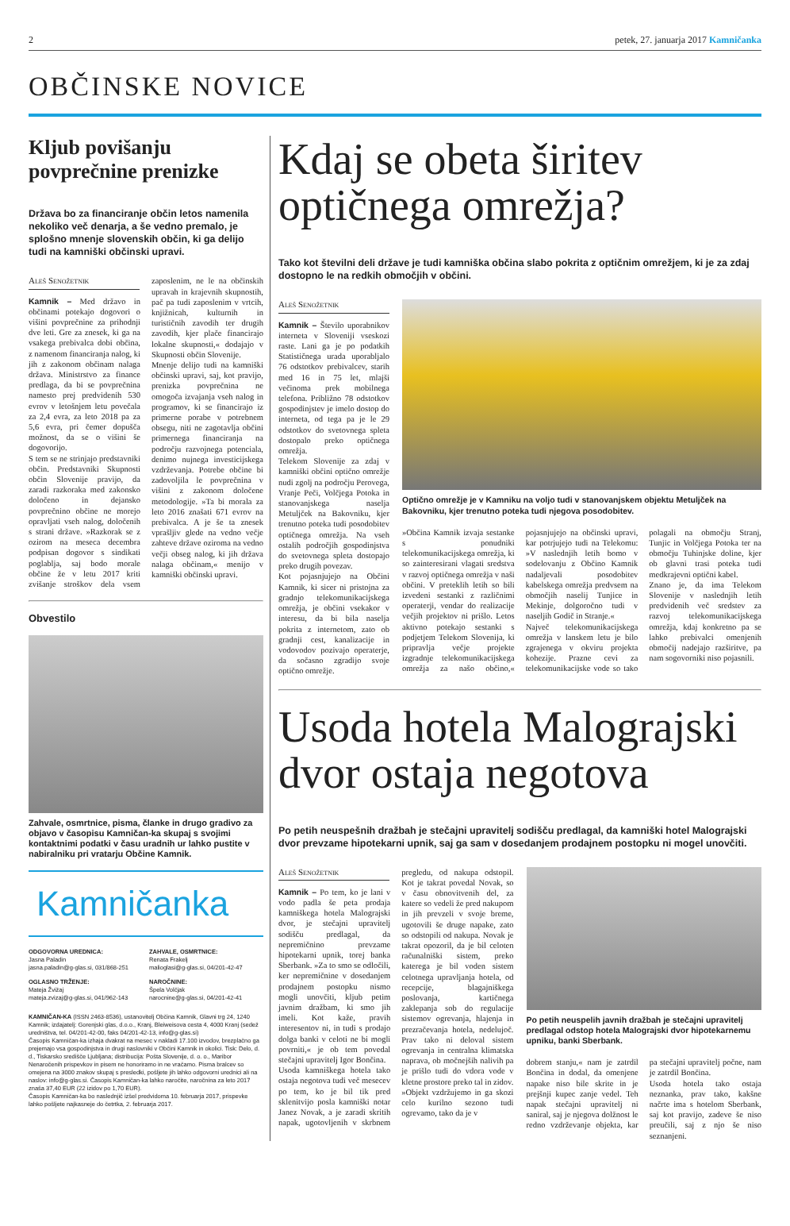2 petek, 27. januarja 2017 Kamničanka
OBČINSKE NOVICE
Kljub povišanju povprečnine prenizke
Država bo za financiranje občin letos namenila nekoliko več denarja, a še vedno premalo, je splošno mnenje slovenskih občin, ki ga delijo tudi na kamniški občinski upravi.
Aleš Senožetnik
Kamnik – Med državo in občinami potekajo dogovori o višini povprečnine za prihodnji dve leti. Gre za znesek, ki ga na vsakega prebivalca dobi občina, z namenom financiranja nalog, ki jih z zakonom občinam nalaga država. Ministrstvo za finance predlaga, da bi se povprečnina namesto prej predvidenih 530 evrov v letošnjem letu povečala za 2,4 evra, za leto 2018 pa za 5,6 evra, pri čemer dopušča možnost, da se o višini še dogovorijo.
S tem se ne strinjajo predstavniki občin. Predstavniki Skupnosti občin Slovenije pravijo, da zaradi razkoraka med zakonsko določeno in dejansko povprečnino občine ne morejo opravljati vseh nalog, določenih s strani države. »Razkorak se z ozirom na meseca decembra podpisan dogovor s sindikati poglablja, saj bodo morale občine že v letu 2017 kriti zvišanje stroškov dela vsem zaposlenim, ne le na občinskih upravah in krajevnih skupnostih, pač pa tudi zaposlenim v vrtcih, knjižnicah, kulturnih in turističnih zavodih ter drugih zavodih, kjer plače financirajo lokalne skupnosti,« dodajajo v Skupnosti občin Slovenije.
Mnenje delijo tudi na kamniški občinski upravi, saj, kot pravijo, prenizka povprečnina ne omogoča izvajanja vseh nalog in programov, ki se financirajo iz primerne porabe v potrebnem obsegu, niti ne zagotavlja občini primernega financiranja na področju razvojnega potenciala, denimo nujnega investicijskega vzdrževanja. Potrebe občine bi zadovoljila le povprečnina v višini z zakonom določene metodologije. »Ta bi morala za leto 2016 znašati 671 evrov na prebivalca. A je še ta znesek vprašljiv glede na vedno večje zahteve države oziroma na vedno večji obseg nalog, ki jih država nalaga občinam,« menijo v kamniški občinski upravi.
Obvestilo
Zahvale, osmrtnice, pisma, članke in drugo gradivo za objavo v časopisu Kamničan-ka skupaj s svojimi kontaktnimi podatki v času uradnih ur lahko pustite v nabiralniku pri vratarju Občine Kamnik.
Kamničanka
ODGOVORNA UREDNICA:
Jasna Paladin
jasna.paladin@g-glas.si, 031/868-251
ZAHVALE, OSMRTNICE:
Renata Frakelj
malioglasi@g-glas.si, 04/201-42-47
OGLASNO TRŽENJE:
Mateja Žvižaj
mateja.zvizaj@g-glas.si, 041/962-143
NAROČNINE:
Špela Volčjak
narocnine@g-glas.si, 04/201-42-41
KAMNIČAN-KA (ISSN 2463-8536), ustanovitelj Občina Kamnik, Glavni trg 24, 1240 Kamnik; izdajatelj: Gorenjski glas, d.o.o., Kranj, Bleiweisova cesta 4, 4000 Kranj (sedež uredništva, tel. 04/201-42-00, faks 04/201-42-13, info@g-glas.si)
Časopis Kamničan-ka izhaja dvakrat na mesec v nakladi 17.100 izvodov, brezplačno ga prejemajo vsa gospodinjstva in drugi naslovniki v Občini Kamnik in okolici. Tisk: Delo, d. d., Tiskarsko središče Ljubljana; distribucija: Pošta Slovenije, d. o. o., Maribor
Nenaročenih prispevkov in pisem ne honoriramo in ne vračamo. Pisma bralcev so omejena na 3000 znakov skupaj s presledki, pošljete jih lahko odgovorni urednici ali na naslov: info@g-glas.si. Časopis Kamničan-ka lahko naročite, naročnina za leto 2017 znaša 37,40 EUR (22 izidov po 1,70 EUR).
Časopis Kamničan-ka bo naslednjič izšel predvidoma 10. februarja 2017, prispevke lahko pošljete najkasneje do četrtka, 2. februarja 2017.
Kdaj se obeta širitev optičnega omrežja?
Tako kot številni deli države je tudi kamniška občina slabo pokrita z optičnim omrežjem, ki je za zdaj dostopno le na redkih območjih v občini.
Aleš Senožetnik
Kamnik – Število uporabnikov interneta v Sloveniji vseskozi raste. Lani ga je po podatkih Statističnega urada uporabljalo 76 odstotkov prebivalcev, starih med 16 in 75 let, mlajši večinoma prek mobilnega telefona. Približno 78 odstotkov gospodinjstev je imelo dostop do interneta, od tega pa je le 29 odstotkov do svetovnega spleta dostopalo preko optičnega omrežja.
Telekom Slovenije za zdaj v kamniški občini optično omrežje nudi zgolj na področju Perovega, Vranje Peči, Volčjega Potoka in stanovanjskega naselja Metuljček na Bakovniku, kjer trenutno poteka tudi posodobitev optičnega omrežja. Na vseh ostalih področjih gospodinjstva do svetovnega spleta dostopajo preko drugih povezav.
Kot pojasnjujejo na Občini Kamnik, ki sicer ni pristojna za gradnjo telekomunikacijskega omrežja, je občini vsekakor v interesu, da bi bila naselja pokrita z internetom, zato ob gradnji cest, kanalizacije in vodovodov pozivajo operaterje, da sočasno zgradijo svoje optično omrežje.
Optično omrežje je v Kamniku na voljo tudi v stanovanjskem objektu Metuljček na Bakovniku, kjer trenutno poteka tudi njegova posodobitev.
»Občina Kamnik izvaja sestanke s ponudniki telekomunikacijskega omrežja, ki so zainteresirani vlagati sredstva v razvoj optičnega omrežja v naši občini. V preteklih letih so bili izvedeni sestanki z različnimi operaterji, vendar do realizacije večjih projektov ni prišlo. Letos aktivno potekajo sestanki s podjetjem Telekom Slovenija, ki pripravlja večje projekte izgradnje telekomunikacijskega omrežja za našo občino,« pojasnjujejo na občinski upravi, kar potrjujejo tudi na Telekomu: »V naslednjih letih bomo v sodelovanju z Občino Kamnik nadaljevali posodobitev kabelskega omrežja predvsem na območjih naselij Tunjice in Mekinje, dolgoročno tudi v naseljih Godič in Stranje.«
Največ telekomunikacijskega omrežja v lanskem letu je bilo zgrajenega v okviru projekta kohezije. Prazne cevi za telekomunikacijske vode so tako polagali na območju Stranj, Tunjic in Volčjega Potoka ter na območju Tuhinjske doline, kjer ob glavni trasi poteka tudi medkrajevni optični kabel.
Znano je, da ima Telekom Slovenije v naslednjih letih predvidenih več sredstev za razvoj telekomunikacijskega omrežja, kdaj konkretno pa se lahko prebivalci omenjenih območij nadejajo razširitve, pa nam sogovorniki niso pojasnili.
Usoda hotela Malograjski dvor ostaja negotova
Po petih neuspešnih dražbah je stečajni upravitelj sodišču predlagal, da kamniški hotel Malograjski dvor prevzame hipotekarni upnik, saj ga sam v dosedanjem prodajnem postopku ni mogel unovčiti.
Aleš Senožetnik
Kamnik – Po tem, ko je lani v vodo padla še peta prodaja kamniškega hotela Malograjski dvor, je stečajni upravitelj sodišču predlagal, da nepremičnino prevzame hipotekarni upnik, torej banka Sberbank. »Za to smo se odločili, ker nepremičnine v dosedanjem prodajnem postopku nismo mogli unovčiti, kljub petim javnim dražbam, ki smo jih imeli. Kot kaže, pravih interesentov ni, in tudi s prodajo dolga banki v celoti ne bi mogli povrniti,« je ob tem povedal stečajni upravitelj Igor Bončina.
Usoda kamniškega hotela tako ostaja negotova tudi več mesecev po tem, ko je bil tik pred sklenitvijo posla kamniški notar Janez Novak, a je zaradi skritih napak, ugotovljenih v skrbnem pregledu, od nakupa odstopil. Kot je takrat povedal Novak, so v času obnovitvenih del, za katere so vedeli že pred nakupom in jih prevzeli v svoje breme, ugotovili še druge napake, zato so odstopili od nakupa. Novak je takrat opozoril, da je bil celoten računalniški sistem, preko katerega je bil voden sistem celotnega upravljanja hotela, od recepcije, blagajniškega poslovanja, kartičnega zaklepanja sob do regulacije sistemov ogrevanja, hlajenja in prezračevanja hotela, nedelujoč. Prav tako ni deloval sistem ogrevanja in centralna klimatska naprava, ob močnejših nalivih pa je prišlo tudi do vdora vode v kletne prostore preko tal in zidov.
»Objekt vzdržujemo in ga skozi celo kurilno sezono tudi ogrevamo, tako da je v
Po petih neuspelih javnih dražbah je stečajni upravitelj predlagal odstop hotela Malograjski dvor hipotekarnemu upniku, banki Sberbank.
dobrem stanju,« nam je zatrdil Bončina in dodal, da omenjene napake niso bile skrite in je prejšnji kupec zanje vedel. Teh napak stečajni upravitelj ni saniral, saj je njegova dolžnost le redno vzdrževanje objekta, kar pa stečajni upravitelj počne, nam je zatrdil Bončina.
Usoda hotela tako ostaja neznanka, prav tako, kakšne načrte ima s hotelom Sberbank, saj kot pravijo, zadeve še niso preučili, saj z njo še niso seznanjeni.